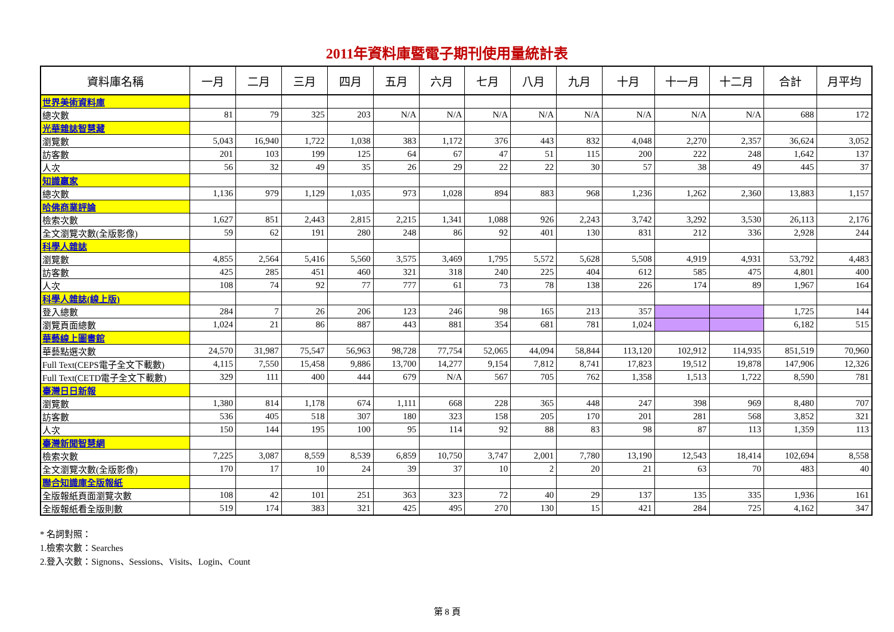2011年資料庫暨電子期刊使用量統計表
| 資料庫名稱 | 一月 | 二月 | 三月 | 四月 | 五月 | 六月 | 七月 | 八月 | 九月 | 十月 | 十一月 | 十二月 | 合計 | 月平均 |
| --- | --- | --- | --- | --- | --- | --- | --- | --- | --- | --- | --- | --- | --- | --- |
| 世界美術資料庫 | | | | | | | | | | | | | | |
| 總次數 | 81 | 79 | 325 | 203 | N/A | N/A | N/A | N/A | N/A | N/A | N/A | N/A | 688 | 172 |
| 光華雜誌智慧藏 | | | | | | | | | | | | | | |
| 瀏覽數 | 5,043 | 16,940 | 1,722 | 1,038 | 383 | 1,172 | 376 | 443 | 832 | 4,048 | 2,270 | 2,357 | 36,624 | 3,052 |
| 訪客數 | 201 | 103 | 199 | 125 | 64 | 67 | 47 | 51 | 115 | 200 | 222 | 248 | 1,642 | 137 |
| 人次 | 56 | 32 | 49 | 35 | 26 | 29 | 22 | 22 | 30 | 57 | 38 | 49 | 445 | 37 |
| 知識贏家 | | | | | | | | | | | | | | |
| 總次數 | 1,136 | 979 | 1,129 | 1,035 | 973 | 1,028 | 894 | 883 | 968 | 1,236 | 1,262 | 2,360 | 13,883 | 1,157 |
| 哈佛商業評論 | | | | | | | | | | | | | | |
| 檢索次數 | 1,627 | 851 | 2,443 | 2,815 | 2,215 | 1,341 | 1,088 | 926 | 2,243 | 3,742 | 3,292 | 3,530 | 26,113 | 2,176 |
| 全文瀏覽次數(全版影像) | 59 | 62 | 191 | 280 | 248 | 86 | 92 | 401 | 130 | 831 | 212 | 336 | 2,928 | 244 |
| 科學人雜誌 | | | | | | | | | | | | | | |
| 瀏覽數 | 4,855 | 2,564 | 5,416 | 5,560 | 3,575 | 3,469 | 1,795 | 5,572 | 5,628 | 5,508 | 4,919 | 4,931 | 53,792 | 4,483 |
| 訪客數 | 425 | 285 | 451 | 460 | 321 | 318 | 240 | 225 | 404 | 612 | 585 | 475 | 4,801 | 400 |
| 人次 | 108 | 74 | 92 | 77 | 777 | 61 | 73 | 78 | 138 | 226 | 174 | 89 | 1,967 | 164 |
| 科學人雜誌(線上版) | | | | | | | | | | | | | | |
| 登入總數 | 284 | 7 | 26 | 206 | 123 | 246 | 98 | 165 | 213 | 357 | | | 1,725 | 144 |
| 瀏覽頁面總數 | 1,024 | 21 | 86 | 887 | 443 | 881 | 354 | 681 | 781 | 1,024 | | | 6,182 | 515 |
| 華藝線上圖書館 | | | | | | | | | | | | | | |
| 華藝點選次數 | 24,570 | 31,987 | 75,547 | 56,963 | 98,728 | 77,754 | 52,065 | 44,094 | 58,844 | 113,120 | 102,912 | 114,935 | 851,519 | 70,960 |
| Full Text(CEPS電子全文下載數) | 4,115 | 7,550 | 15,458 | 9,886 | 13,700 | 14,277 | 9,154 | 7,812 | 8,741 | 17,823 | 19,512 | 19,878 | 147,906 | 12,326 |
| Full Text(CETD電子全文下載數) | 329 | 111 | 400 | 444 | 679 | N/A | 567 | 705 | 762 | 1,358 | 1,513 | 1,722 | 8,590 | 781 |
| 臺灣日日新報 | | | | | | | | | | | | | | |
| 瀏覽數 | 1,380 | 814 | 1,178 | 674 | 1,111 | 668 | 228 | 365 | 448 | 247 | 398 | 969 | 8,480 | 707 |
| 訪客數 | 536 | 405 | 518 | 307 | 180 | 323 | 158 | 205 | 170 | 201 | 281 | 568 | 3,852 | 321 |
| 人次 | 150 | 144 | 195 | 100 | 95 | 114 | 92 | 88 | 83 | 98 | 87 | 113 | 1,359 | 113 |
| 臺灣新聞智慧網 | | | | | | | | | | | | | | |
| 檢索次數 | 7,225 | 3,087 | 8,559 | 8,539 | 6,859 | 10,750 | 3,747 | 2,001 | 7,780 | 13,190 | 12,543 | 18,414 | 102,694 | 8,558 |
| 全文瀏覽次數(全版影像) | 170 | 17 | 10 | 24 | 39 | 37 | 10 | 2 | 20 | 21 | 63 | 70 | 483 | 40 |
| 聯合知識庫全版報紙 | | | | | | | | | | | | | | |
| 全版報紙頁面瀏覽次數 | 108 | 42 | 101 | 251 | 363 | 323 | 72 | 40 | 29 | 137 | 135 | 335 | 1,936 | 161 |
| 全版報紙看全版則數 | 519 | 174 | 383 | 321 | 425 | 495 | 270 | 130 | 15 | 421 | 284 | 725 | 4,162 | 347 |
* 名詞對照：
1.檢索次數：Searches
2.登入次數：Signons、Sessions、Visits、Login、Count
第 8 頁